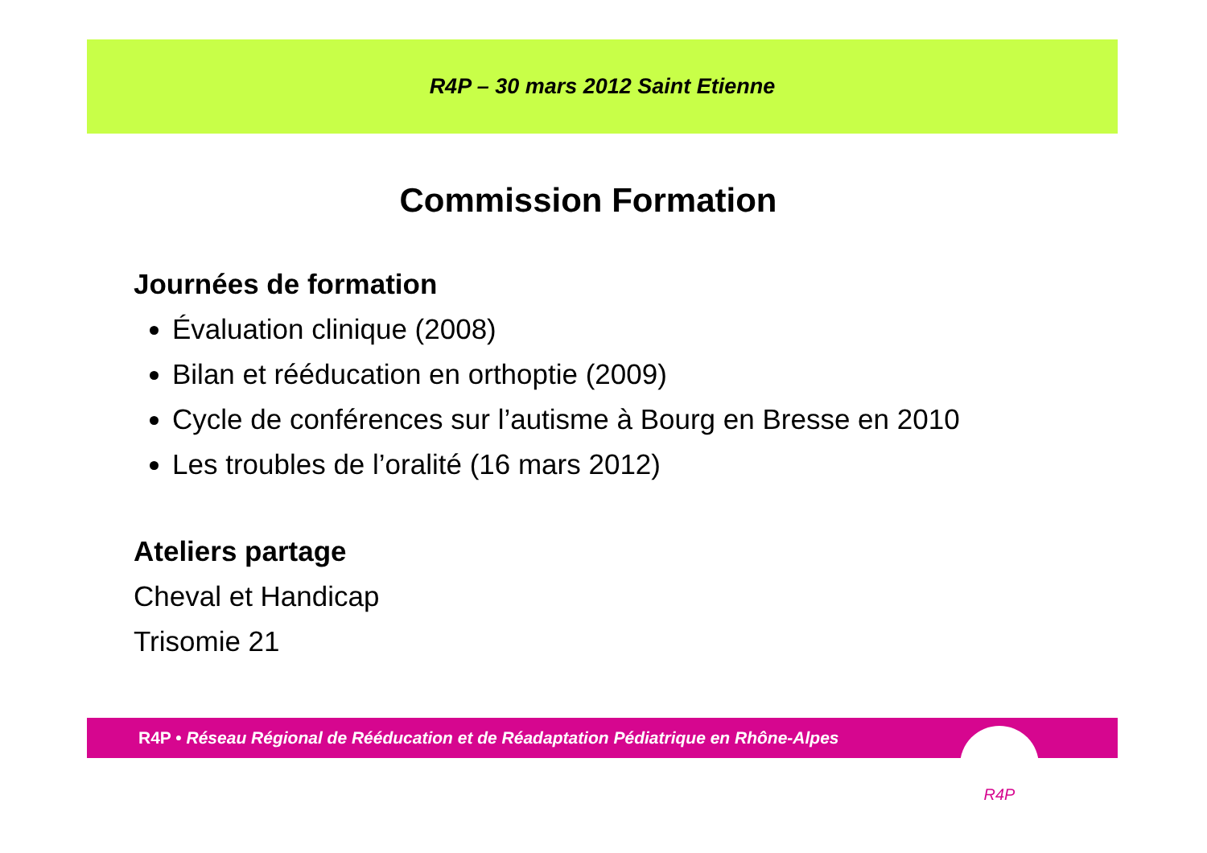R4P – 30 mars 2012 Saint Etienne
Commission Formation
Journées de formation
Évaluation clinique (2008)
Bilan et rééducation en orthoptie (2009)
Cycle de conférences sur l’autisme à Bourg en Bresse en 2010
Les troubles de l’oralité (16 mars 2012)
Ateliers partage
Cheval et Handicap
Trisomie 21
R4P • Réseau Régional de Rééducation et de Réadaptation Pédiatrique en Rhône-Alpes R4P